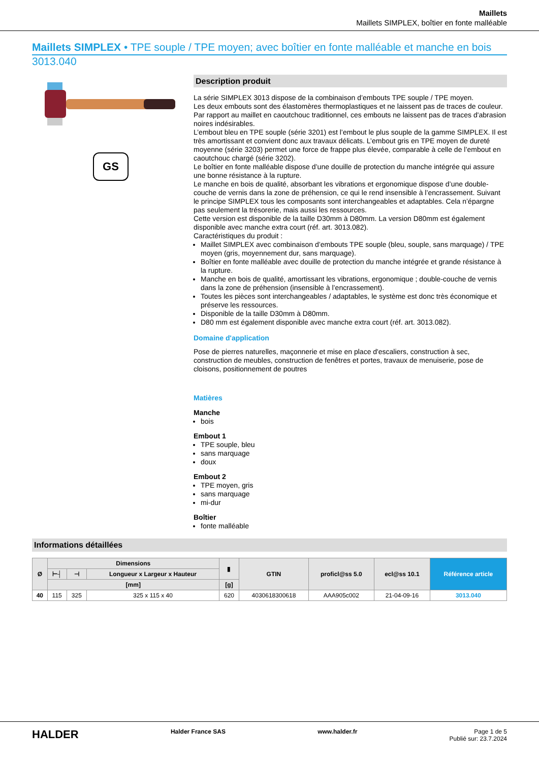Maillets
Maillets SIMPLEX, boîtier en fonte malléable
Maillets SIMPLEX • TPE souple / TPE moyen; avec boîtier en fonte malléable et manche en bois
3013.040
GS
Description produit
La série SIMPLEX 3013 dispose de la combinaison d’embouts TPE souple / TPE moyen.
Les deux embouts sont des élastomères thermoplastiques et ne laissent pas de traces de couleur. Par rapport au maillet en caoutchouc traditionnel, ces embouts ne laissent pas de traces d'abrasion noires indésirables.
L’embout bleu en TPE souple (série 3201) est l’embout le plus souple de la gamme SIMPLEX. Il est très amortissant et convient donc aux travaux délicats. L’embout gris en TPE moyen de dureté moyenne (série 3203) permet une force de frappe plus élevée, comparable à celle de l’embout en caoutchouc chargé (série 3202).
Le boîtier en fonte malléable dispose d’une douille de protection du manche intégrée qui assure une bonne résistance à la rupture.
Le manche en bois de qualité, absorbant les vibrations et ergonomique dispose d’une double-couche de vernis dans la zone de préhension, ce qui le rend insensible à l’encrassement. Suivant le principe SIMPLEX tous les composants sont interchangeables et adaptables. Cela n’épargne pas seulement la trésorerie, mais aussi les ressources.
Cette version est disponible de la taille D30mm à D80mm. La version D80mm est également disponible avec manche extra court (réf. art. 3013.082).
Caractéristiques du produit :
Maillet SIMPLEX avec combinaison d’embouts TPE souple (bleu, souple, sans marquage) / TPE moyen (gris, moyennement dur, sans marquage).
Boîtier en fonte malléable avec douille de protection du manche intégrée et grande résistance à la rupture.
Manche en bois de qualité, amortissant les vibrations, ergonomique ; double-couche de vernis dans la zone de préhension (insensible à l’encrassement).
Toutes les pièces sont interchangeables / adaptables, le système est donc très économique et préserve les ressources.
Disponible de la taille D30mm à D80mm.
D80 mm est également disponible avec manche extra court (réf. art. 3013.082).
Domaine d'application
Pose de pierres naturelles, maçonnerie et mise en place d'escaliers, construction à sec, construction de meubles, construction de fenêtres et portes, travaux de menuiserie, pose de cloisons, positionnement de poutres
Matières
Manche
bois
Embout 1
TPE souple, bleu
sans marquage
doux
Embout 2
TPE moyen, gris
sans marquage
mi-dur
Boîtier
fonte malléable
Informations détaillées
| Ø | Dimensions | | | ▮ | GTIN | proficl@ss 5.0 | ecl@ss 10.1 | Référence article |
| --- | --- | --- | --- | --- | --- | --- | --- | --- |
| | ⊢┤ | ⊣ | Longueur x Largeur x Hauteur | | | | | |
| | [mm] | | | [g] | | | | |
| 40 | 115 | 325 | 325 x 115 x 40 | 620 | 4030618300618 | AAA905c002 | 21-04-09-16 | 3013.040 |
HALDER Halder France SAS www.halder.fr Page 1 de 5
Publié sur: 23.7.2024